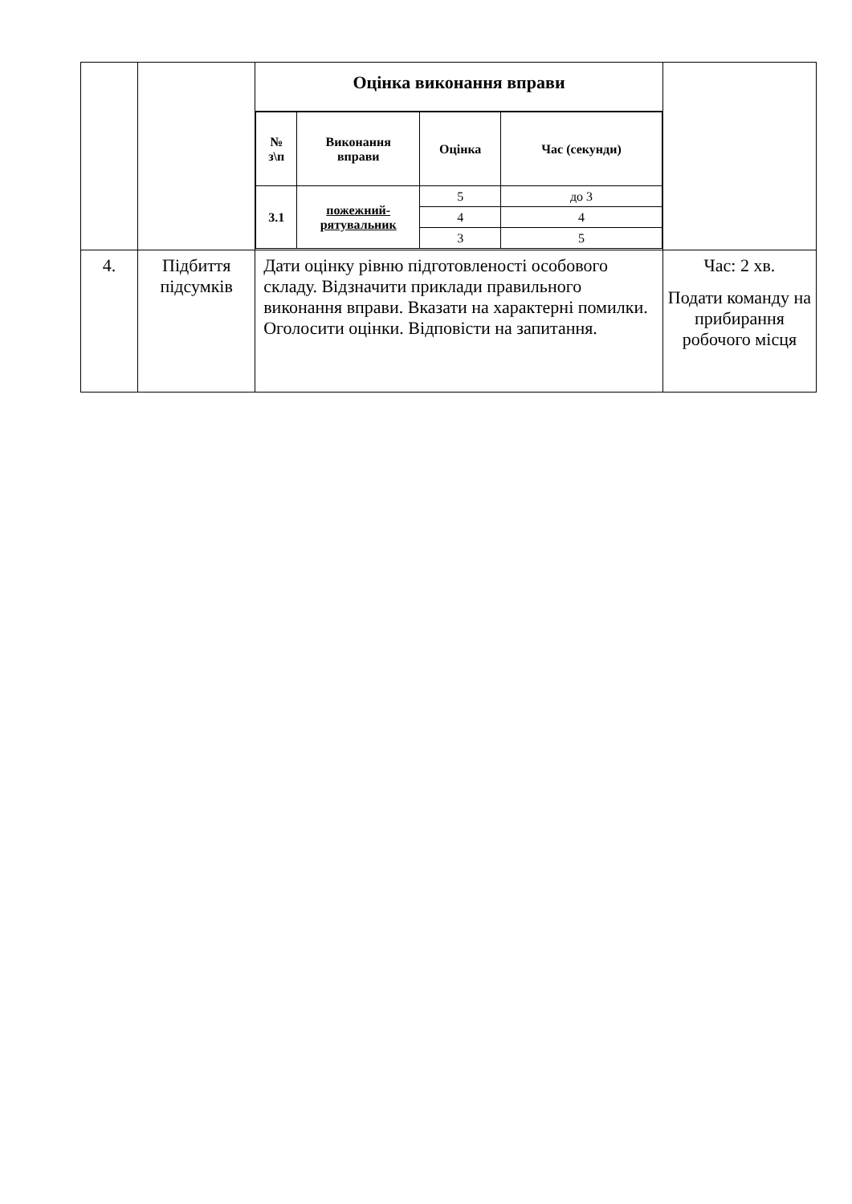| | | Оцінка виконання вправи / № з\п / Виконання вправи / Оцінка / Час (секунди) / / 3.1 / пожежний- рятувальник / 5 / до 3 / / / / 4 / 4 / / / / 3 / 5 / | |
| 4. | Підбиття підсумків | Дати оцінку рівню підготовленості особового складу. Відзначити приклади правильного виконання вправи. Вказати на характерні помилки. Оголосити оцінки. Відповісти на запитання. | Час: 2 хв. Подати команду на прибирання робочого місця |